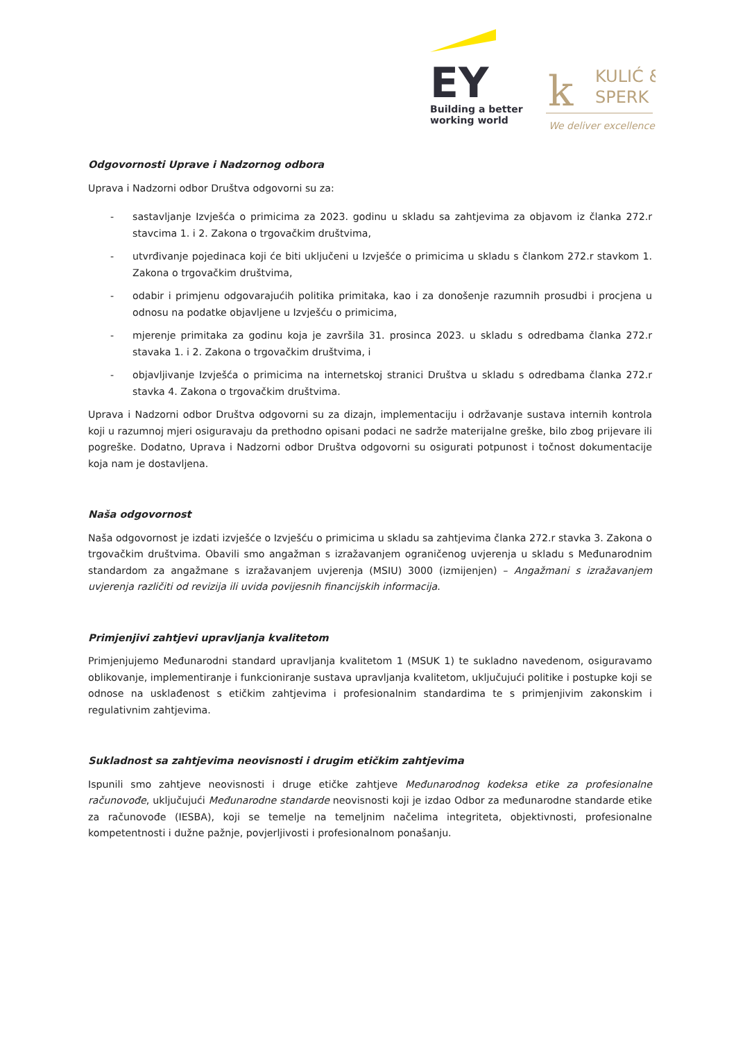EY
Building a better
working world
k
KULIĆ &
SPERK
We deliver excellence.
Odgovornosti Uprave i Nadzornog odbora
Uprava i Nadzorni odbor Društva odgovorni su za:
- sastavljanje Izvješća o primicima za 2023. godinu u skladu sa zahtjevima za objavom iz članka 272.r stavcima 1. i 2. Zakona o trgovačkim društvima,
- utvrđivanje pojedinaca koji će biti uključeni u Izvješće o primicima u skladu s člankom 272.r stavkom 1. Zakona o trgovačkim društvima,
- odabir i primjenu odgovarajućih politika primitaka, kao i za donošenje razumnih prosudbi i procjena u odnosu na podatke objavljene u Izvješću o primicima,
- mjerenje primitaka za godinu koja je završila 31. prosinca 2023. u skladu s odredbama članka 272.r stavaka 1. i 2. Zakona o trgovačkim društvima, i
- objavljivanje Izvješća o primicima na internetskoj stranici Društva u skladu s odredbama članka 272.r stavka 4. Zakona o trgovačkim društvima.
Uprava i Nadzorni odbor Društva odgovorni su za dizajn, implementaciju i održavanje sustava internih kontrola koji u razumnoj mjeri osiguravaju da prethodno opisani podaci ne sadrže materijalne greške, bilo zbog prijevare ili pogreške. Dodatno, Uprava i Nadzorni odbor Društva odgovorni su osigurati potpunost i točnost dokumentacije koja nam je dostavljena.
Naša odgovornost
Naša odgovornost je izdati izvješće o Izvješću o primicima u skladu sa zahtjevima članka 272.r stavka 3. Zakona o trgovačkim društvima. Obavili smo angažman s izražavanjem ograničenog uvjerenja u skladu s Međunarodnim standardom za angažmane s izražavanjem uvjerenja (MSIU) 3000 (izmijenjen) – Angažmani s izražavanjem uvjerenja različiti od revizija ili uvida povijesnih financijskih informacija.
Primjenjivi zahtjevi upravljanja kvalitetom
Primjenjujemo Međunarodni standard upravljanja kvalitetom 1 (MSUK 1) te sukladno navedenom, osiguravamo oblikovanje, implementiranje i funkcioniranje sustava upravljanja kvalitetom, uključujući politike i postupke koji se odnose na usklađenost s etičkim zahtjevima i profesionalnim standardima te s primjenjivim zakonskim i regulativnim zahtjevima.
Sukladnost sa zahtjevima neovisnosti i drugim etičkim zahtjevima
Ispunili smo zahtjeve neovisnosti i druge etičke zahtjeve Međunarodnog kodeksa etike za profesionalne računovođe, uključujući Međunarodne standarde neovisnosti koji je izdao Odbor za međunarodne standarde etike za računovođe (IESBA), koji se temelje na temeljnim načelima integriteta, objektivnosti, profesionalne kompetentnosti i dužne pažnje, povjerljivosti i profesionalnom ponašanju.